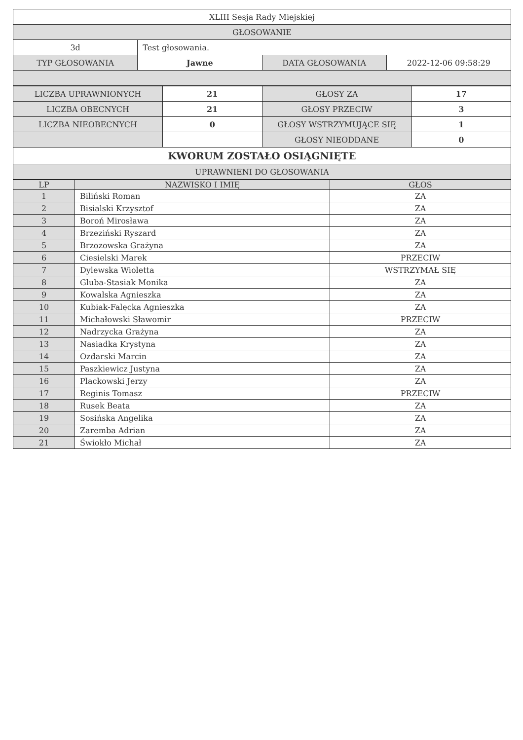| XLIII Sesja Rady Miejskiej | | | |
| GŁOSOWANIE | | | |
| 3d | Test głosowania. | | |
| TYP GŁOSOWANIA | Jawne | DATA GŁOSOWANIA | 2022-12-06 09:58:29 |
| LICZBA UPRAWNIONYCH | 21 | GŁOSY ZA | 17 |
| LICZBA OBECNYCH | 21 | GŁOSY PRZECIW | 3 |
| LICZBA NIEOBECNYCH | 0 | GŁOSY WSTRZYMUJĄCE SIĘ | 1 |
| | | GŁOSY NIEODDANE | 0 |
| KWORUM ZOSTAŁO OSIĄGNIĘTE | | | |
| UPRAWNIENI DO GŁOSOWANIA | | | |
| LP | NAZWISKO I IMIĘ | GŁOS |
| --- | --- | --- |
| 1 | Biliński Roman | ZA |
| 2 | Bisialski Krzysztof | ZA |
| 3 | Boroń Mirosława | ZA |
| 4 | Brzeziński Ryszard | ZA |
| 5 | Brzozowska Grażyna | ZA |
| 6 | Ciesielski Marek | PRZECIW |
| 7 | Dylewska Wioletta | WSTRZYMAŁ SIĘ |
| 8 | Gluba-Stasiak Monika | ZA |
| 9 | Kowalska Agnieszka | ZA |
| 10 | Kubiak-Falęcka Agnieszka | ZA |
| 11 | Michałowski Sławomir | PRZECIW |
| 12 | Nadrzycka Grażyna | ZA |
| 13 | Nasiadka Krystyna | ZA |
| 14 | Ozdarski Marcin | ZA |
| 15 | Paszkiewicz Justyna | ZA |
| 16 | Plackowski Jerzy | ZA |
| 17 | Reginis Tomasz | PRZECIW |
| 18 | Rusek Beata | ZA |
| 19 | Sosińska Angelika | ZA |
| 20 | Zaremba Adrian | ZA |
| 21 | Świokło Michał | ZA |